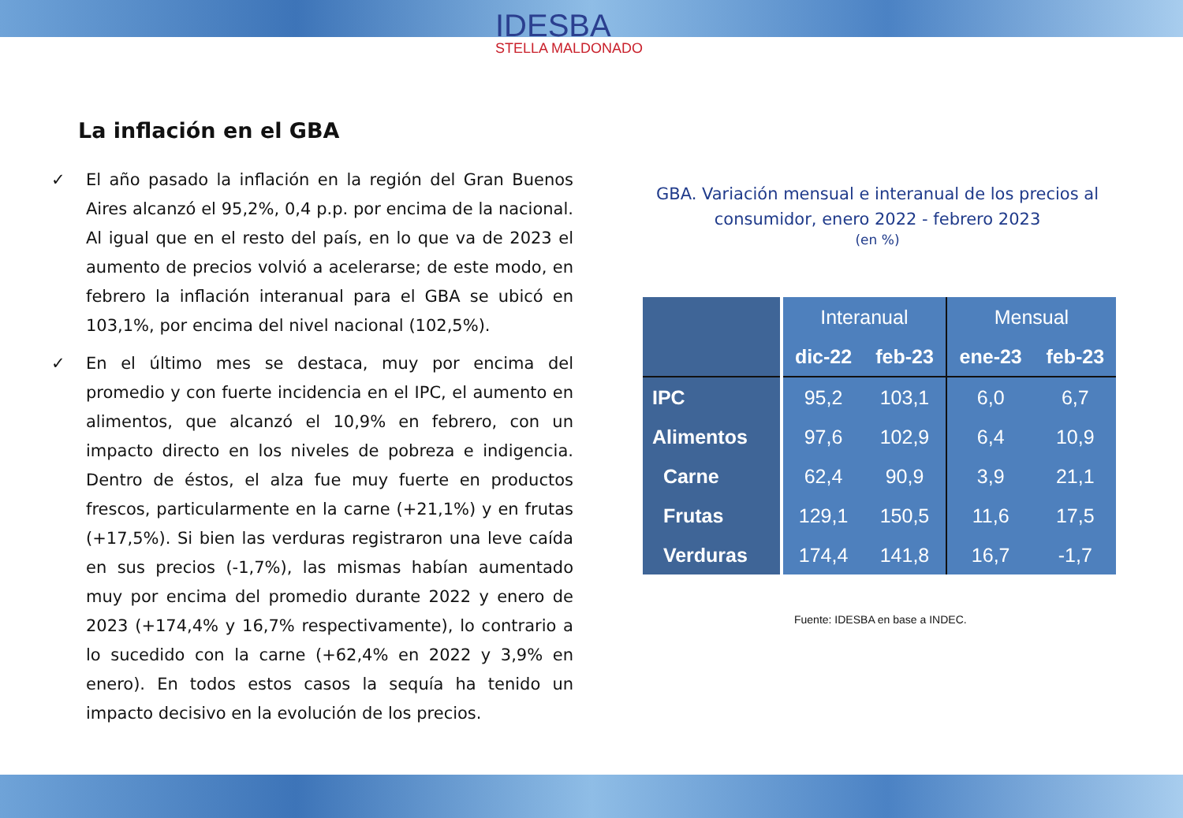IDESBA
STELLA MALDONADO
La inflación en el GBA
✓ El año pasado la inflación en la región del Gran Buenos Aires alcanzó el 95,2%, 0,4 p.p. por encima de la nacional. Al igual que en el resto del país, en lo que va de 2023 el aumento de precios volvió a acelerarse; de este modo, en febrero la inflación interanual para el GBA se ubicó en 103,1%, por encima del nivel nacional (102,5%).
✓ En el último mes se destaca, muy por encima del promedio y con fuerte incidencia en el IPC, el aumento en alimentos, que alcanzó el 10,9% en febrero, con un impacto directo en los niveles de pobreza e indigencia. Dentro de éstos, el alza fue muy fuerte en productos frescos, particularmente en la carne (+21,1%) y en frutas (+17,5%). Si bien las verduras registraron una leve caída en sus precios (-1,7%), las mismas habían aumentado muy por encima del promedio durante 2022 y enero de 2023 (+174,4% y 16,7% respectivamente), lo contrario a lo sucedido con la carne (+62,4% en 2022 y 3,9% en enero). En todos estos casos la sequía ha tenido un impacto decisivo en la evolución de los precios.
GBA. Variación mensual e interanual de los precios al consumidor, enero 2022 - febrero 2023
(en %)
| | Interanual | | Mensual | |
| --- | --- | --- | --- | --- |
| | dic-22 | feb-23 | ene-23 | feb-23 |
| IPC | 95,2 | 103,1 | 6,0 | 6,7 |
| Alimentos | 97,6 | 102,9 | 6,4 | 10,9 |
| Carne | 62,4 | 90,9 | 3,9 | 21,1 |
| Frutas | 129,1 | 150,5 | 11,6 | 17,5 |
| Verduras | 174,4 | 141,8 | 16,7 | -1,7 |
Fuente: IDESBA en base a INDEC.